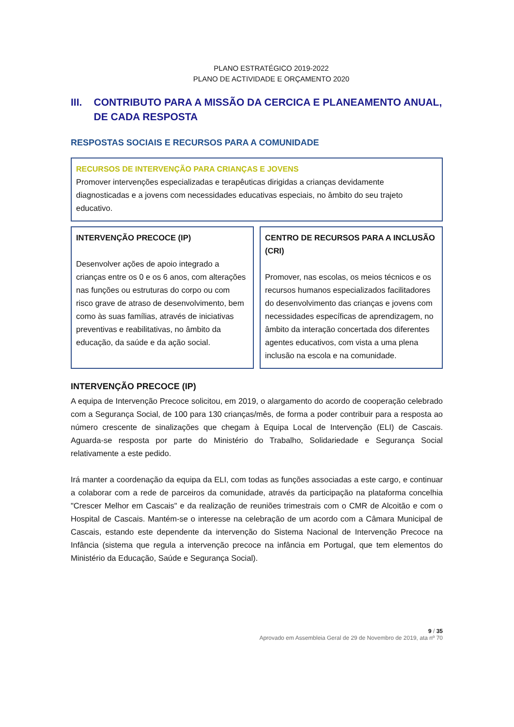PLANO ESTRATÉGICO 2019-2022
PLANO DE ACTIVIDADE E ORÇAMENTO 2020
III. CONTRIBUTO PARA A MISSÃO DA CERCICA E PLANEAMENTO ANUAL, DE CADA RESPOSTA
RESPOSTAS SOCIAIS E RECURSOS PARA A COMUNIDADE
RECURSOS DE INTERVENÇÃO PARA CRIANÇAS E JOVENS
Promover intervenções especializadas e terapêuticas dirigidas a crianças devidamente diagnosticadas e a jovens com necessidades educativas especiais, no âmbito do seu trajeto educativo.
INTERVENÇÃO PRECOCE (IP)
Desenvolver ações de apoio integrado a crianças entre os 0 e os 6 anos, com alterações nas funções ou estruturas do corpo ou com risco grave de atraso de desenvolvimento, bem como às suas famílias, através de iniciativas preventivas e reabilitativas, no âmbito da educação, da saúde e da ação social.
CENTRO DE RECURSOS PARA A INCLUSÃO (CRI)
Promover, nas escolas, os meios técnicos e os recursos humanos especializados facilitadores do desenvolvimento das crianças e jovens com necessidades específicas de aprendizagem, no âmbito da interação concertada dos diferentes agentes educativos, com vista a uma plena inclusão na escola e na comunidade.
INTERVENÇÃO PRECOCE (IP)
A equipa de Intervenção Precoce solicitou, em 2019, o alargamento do acordo de cooperação celebrado com a Segurança Social, de 100 para 130 crianças/mês, de forma a poder contribuir para a resposta ao número crescente de sinalizações que chegam à Equipa Local de Intervenção (ELI) de Cascais. Aguarda-se resposta por parte do Ministério do Trabalho, Solidariedade e Segurança Social relativamente a este pedido.
Irá manter a coordenação da equipa da ELI, com todas as funções associadas a este cargo, e continuar a colaborar com a rede de parceiros da comunidade, através da participação na plataforma concelhia "Crescer Melhor em Cascais" e da realização de reuniões trimestrais com o CMR de Alcoitão e com o Hospital de Cascais. Mantém-se o interesse na celebração de um acordo com a Câmara Municipal de Cascais, estando este dependente da intervenção do Sistema Nacional de Intervenção Precoce na Infância (sistema que regula a intervenção precoce na infância em Portugal, que tem elementos do Ministério da Educação, Saúde e Segurança Social).
9 / 35
Aprovado em Assembleia Geral de 29 de Novembro de 2019, ata nº 70